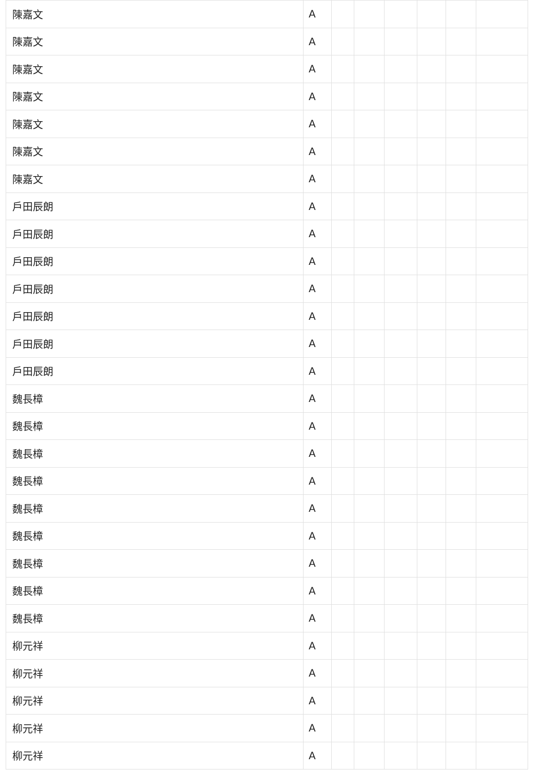| 陳嘉文 | A | | | | | | |
| 陳嘉文 | A | | | | | | |
| 陳嘉文 | A | | | | | | |
| 陳嘉文 | A | | | | | | |
| 陳嘉文 | A | | | | | | |
| 陳嘉文 | A | | | | | | |
| 陳嘉文 | A | | | | | | |
| 戸田辰朗 | A | | | | | | |
| 戸田辰朗 | A | | | | | | |
| 戸田辰朗 | A | | | | | | |
| 戸田辰朗 | A | | | | | | |
| 戸田辰朗 | A | | | | | | |
| 戸田辰朗 | A | | | | | | |
| 戸田辰朗 | A | | | | | | |
| 魏長樟 | A | | | | | | |
| 魏長樟 | A | | | | | | |
| 魏長樟 | A | | | | | | |
| 魏長樟 | A | | | | | | |
| 魏長樟 | A | | | | | | |
| 魏長樟 | A | | | | | | |
| 魏長樟 | A | | | | | | |
| 魏長樟 | A | | | | | | |
| 魏長樟 | A | | | | | | |
| 柳元祥 | A | | | | | | |
| 柳元祥 | A | | | | | | |
| 柳元祥 | A | | | | | | |
| 柳元祥 | A | | | | | | |
| 柳元祥 | A | | | | | | |